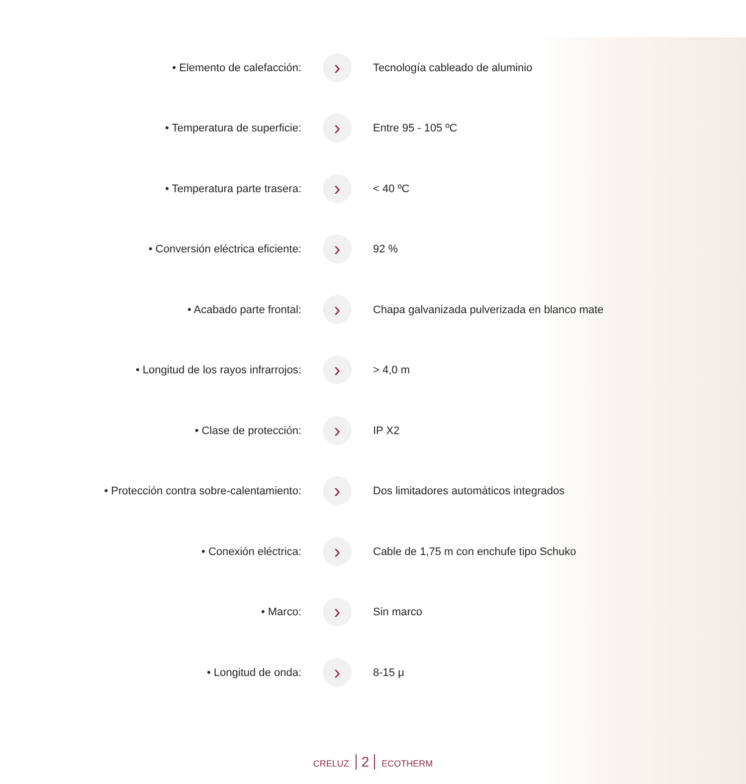| • Elemento de calefacción: | › | Tecnología cableado de aluminio |
| • Temperatura de superficie: | › | Entre 95 - 105 ºC |
| • Temperatura parte trasera: | › | < 40 ºC |
| • Conversión eléctrica eficiente: | › | 92 % |
| • Acabado parte frontal: | › | Chapa galvanizada pulverizada en blanco mate |
| • Longitud de los rayos infrarrojos: | › | > 4,0 m |
| • Clase de protección: | › | IP X2 |
| • Protección contra sobre-calentamiento: | › | Dos limitadores automáticos integrados |
| • Conexión eléctrica: | › | Cable de 1,75 m con enchufe tipo Schuko |
| • Marco: | › | Sin marco |
| • Longitud de onda: | › | 8-15 μ |
CRELUZ 2 ECOTHERM